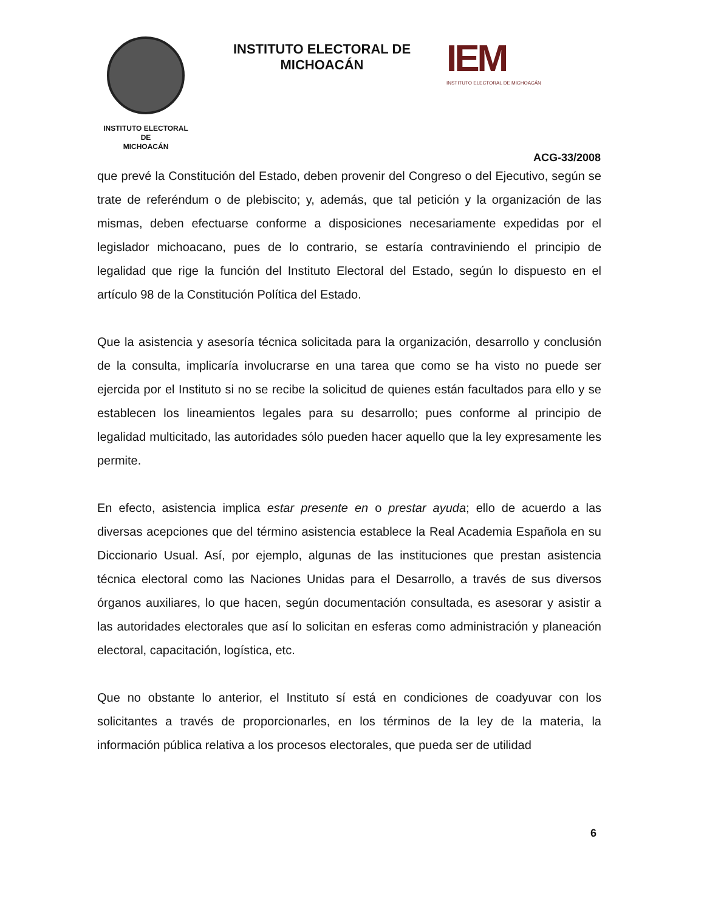INSTITUTO ELECTORAL
DE
MICHOACÁN
INSTITUTO ELECTORAL DE MICHOACÁN
IEM
INSTITUTO ELECTORAL DE MICHOACÁN
ACG-33/2008
que prevé la Constitución del Estado, deben provenir del Congreso o del Ejecutivo, según se trate de referéndum o de plebiscito; y, además, que tal petición y la organización de las mismas, deben efectuarse conforme a disposiciones necesariamente expedidas por el legislador michoacano, pues de lo contrario, se estaría contraviniendo el principio de legalidad que rige la función del Instituto Electoral del Estado, según lo dispuesto en el artículo 98 de la Constitución Política del Estado.
Que la asistencia y asesoría técnica solicitada para la organización, desarrollo y conclusión de la consulta, implicaría involucrarse en una tarea que como se ha visto no puede ser ejercida por el Instituto si no se recibe la solicitud de quienes están facultados para ello y se establecen los lineamientos legales para su desarrollo; pues conforme al principio de legalidad multicitado, las autoridades sólo pueden hacer aquello que la ley expresamente les permite.
En efecto, asistencia implica estar presente en o prestar ayuda; ello de acuerdo a las diversas acepciones que del término asistencia establece la Real Academia Española en su Diccionario Usual. Así, por ejemplo, algunas de las instituciones que prestan asistencia técnica electoral como las Naciones Unidas para el Desarrollo, a través de sus diversos órganos auxiliares, lo que hacen, según documentación consultada, es asesorar y asistir a las autoridades electorales que así lo solicitan en esferas como administración y planeación electoral, capacitación, logística, etc.
Que no obstante lo anterior, el Instituto sí está en condiciones de coadyuvar con los solicitantes a través de proporcionarles, en los términos de la ley de la materia, la información pública relativa a los procesos electorales, que pueda ser de utilidad
6